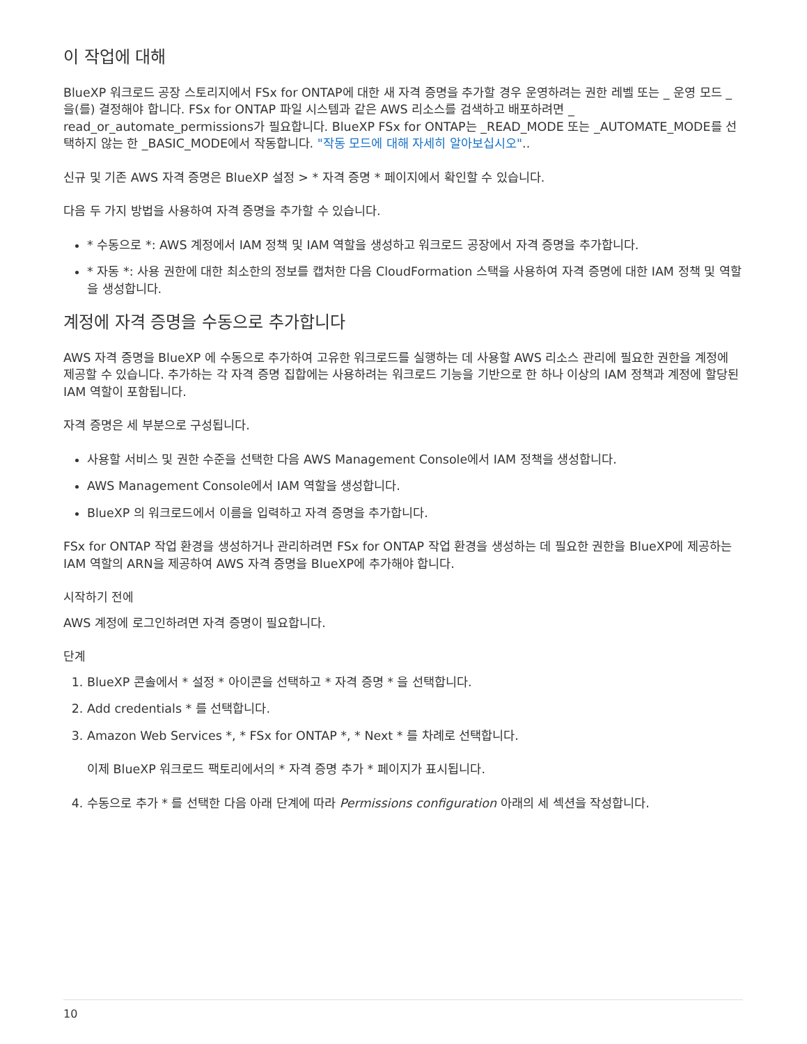이 작업에 대해
BlueXP 워크로드 공장 스토리지에서 FSx for ONTAP에 대한 새 자격 증명을 추가할 경우 운영하려는 권한 레벨 또는 _ 운영 모드 _ 을(를) 결정해야 합니다. FSx for ONTAP 파일 시스템과 같은 AWS 리소스를 검색하고 배포하려면 _ read_or_automate_permissions가 필요합니다. BlueXP FSx for ONTAP는 _READ_MODE 또는 _AUTOMATE_MODE를 선택하지 않는 한 _BASIC_MODE에서 작동합니다. "작동 모드에 대해 자세히 알아보십시오"..
신규 및 기존 AWS 자격 증명은 BlueXP 설정 > * 자격 증명 * 페이지에서 확인할 수 있습니다.
다음 두 가지 방법을 사용하여 자격 증명을 추가할 수 있습니다.
* 수동으로 *: AWS 계정에서 IAM 정책 및 IAM 역할을 생성하고 워크로드 공장에서 자격 증명을 추가합니다.
* 자동 *: 사용 권한에 대한 최소한의 정보를 캡처한 다음 CloudFormation 스택을 사용하여 자격 증명에 대한 IAM 정책 및 역할을 생성합니다.
계정에 자격 증명을 수동으로 추가합니다
AWS 자격 증명을 BlueXP 에 수동으로 추가하여 고유한 워크로드를 실행하는 데 사용할 AWS 리소스 관리에 필요한 권한을 계정에 제공할 수 있습니다. 추가하는 각 자격 증명 집합에는 사용하려는 워크로드 기능을 기반으로 한 하나 이상의 IAM 정책과 계정에 할당된 IAM 역할이 포함됩니다.
자격 증명은 세 부분으로 구성됩니다.
사용할 서비스 및 권한 수준을 선택한 다음 AWS Management Console에서 IAM 정책을 생성합니다.
AWS Management Console에서 IAM 역할을 생성합니다.
BlueXP 의 워크로드에서 이름을 입력하고 자격 증명을 추가합니다.
FSx for ONTAP 작업 환경을 생성하거나 관리하려면 FSx for ONTAP 작업 환경을 생성하는 데 필요한 권한을 BlueXP에 제공하는 IAM 역할의 ARN을 제공하여 AWS 자격 증명을 BlueXP에 추가해야 합니다.
시작하기 전에
AWS 계정에 로그인하려면 자격 증명이 필요합니다.
단계
1. BlueXP 콘솔에서 * 설정 * 아이콘을 선택하고 * 자격 증명 * 을 선택합니다.
2. Add credentials * 를 선택합니다.
3. Amazon Web Services *, * FSx for ONTAP *, * Next * 를 차례로 선택합니다.
이제 BlueXP 워크로드 팩토리에서의 * 자격 증명 추가 * 페이지가 표시됩니다.
4. 수동으로 추가 * 를 선택한 다음 아래 단계에 따라 Permissions configuration 아래의 세 섹션을 작성합니다.
10